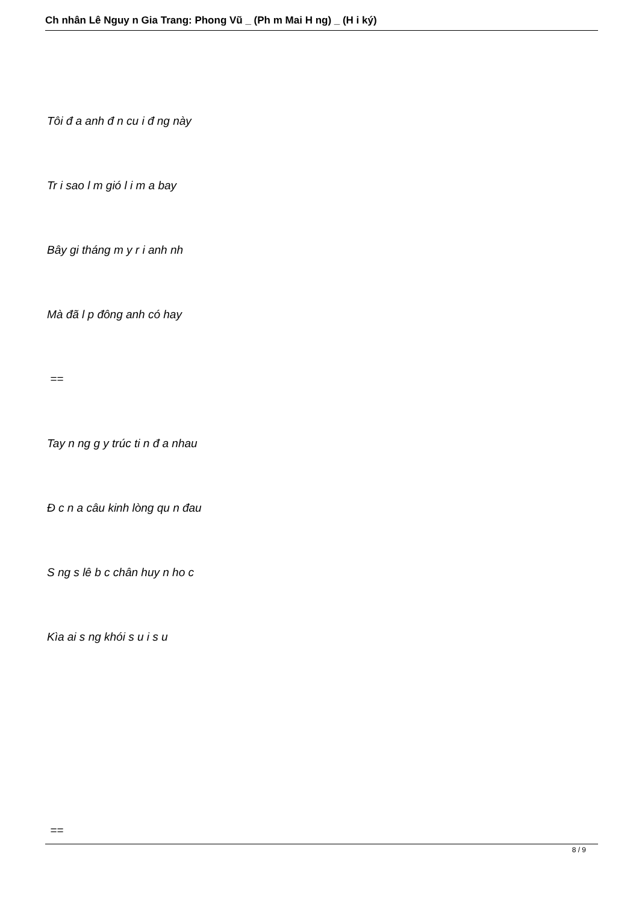Ch nhân Lê Nguy n Gia Trang: Phong Vũ _ (Ph m Mai H ng) _ (H i ký)
Tôi đ a anh đ n cu i đ ng này
Tr i sao l m gió l i m a bay
Bây gi tháng m y r i anh nh
Mà đã l p đông anh có hay
==
Tay n ng g y trúc ti n đ a nhau
Đ c n a câu kinh lòng qu n đau
S ng s lê b c chân huy n ho c
Kìa ai s ng khói s u i s u
==
8 / 9